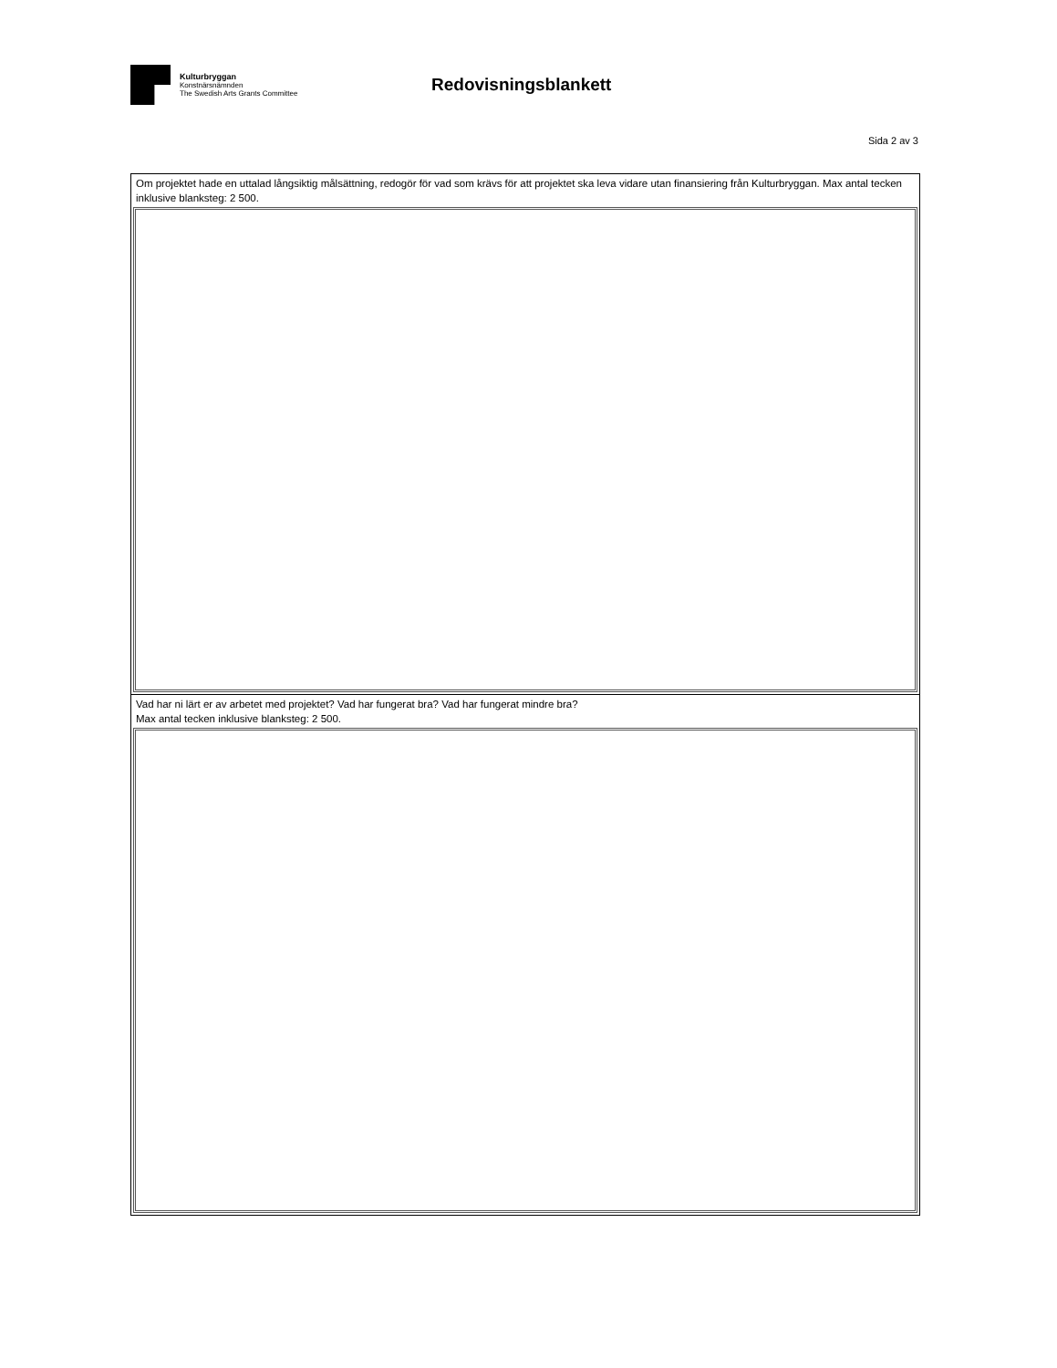Kulturbryggan
Konstnärsnämnden
The Swedish Arts Grants Committee
Redovisningsblankett
Sida 2 av 3
Om projektet hade en uttalad långsiktig målsättning, redogör för vad som krävs för att projektet ska leva vidare utan finansiering från Kulturbryggan. Max antal tecken inklusive blanksteg: 2 500.
Vad har ni lärt er av arbetet med projektet? Vad har fungerat bra? Vad har fungerat mindre bra?
Max antal tecken inklusive blanksteg: 2 500.